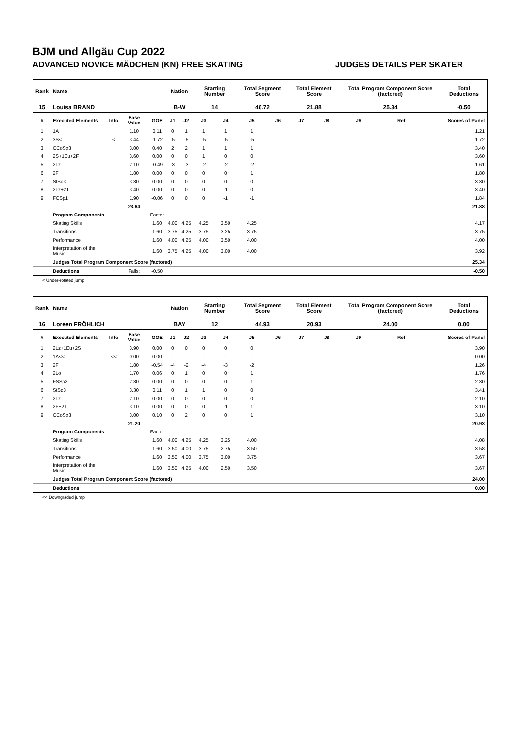BJM und Allgäu Cup 2022
ADVANCED NOVICE MÄDCHEN (KN) FREE SKATING JUDGES DETAILS PER SKATER
| Rank | Name | | | | Nation | | Starting Number | | Total Segment Score | | Total Element Score | | Total Program Component Score (factored) | | | Total Deductions |
| --- | --- | --- | --- | --- | --- | --- | --- | --- | --- | --- | --- | --- | --- | --- | --- | --- |
| 15 | Louisa BRAND | | | | B-W | | 14 | | 46.72 | | 21.88 | | 25.34 | | | -0.50 |
| # | Executed Elements | Info | Base Value | GOE | J1 | J2 | J3 | J4 | J5 | J6 | J7 | J8 | J9 | Ref | | Scores of Panel |
| 1 | 1A | | 1.10 | 0.11 | 0 | 1 | 1 | 1 | 1 | | | | | | | 1.21 |
| 2 | 3S< | < | 3.44 | -1.72 | -5 | -5 | -5 | -5 | -5 | | | | | | | 1.72 |
| 3 | CCoSp3 | | 3.00 | 0.40 | 2 | 2 | 1 | 1 | 1 | | | | | | | 3.40 |
| 4 | 2S+1Eu+2F | | 3.60 | 0.00 | 0 | 0 | 1 | 0 | 0 | | | | | | | 3.60 |
| 5 | 2Lz | | 2.10 | -0.49 | -3 | -3 | -2 | -2 | -2 | | | | | | | 1.61 |
| 6 | 2F | | 1.80 | 0.00 | 0 | 0 | 0 | 0 | 1 | | | | | | | 1.80 |
| 7 | StSq3 | | 3.30 | 0.00 | 0 | 0 | 0 | 0 | 0 | | | | | | | 3.30 |
| 8 | 2Lz+2T | | 3.40 | 0.00 | 0 | 0 | 0 | -1 | 0 | | | | | | | 3.40 |
| 9 | FCSp1 | | 1.90 | -0.06 | 0 | 0 | 0 | -1 | -1 | | | | | | | 1.84 |
| | | | 23.64 | | | | | | | | | | | | | 21.88 |
| | Program Components | | | Factor | | | | | | | | | | | | |
| | Skating Skills | | | 1.60 | 4.00 | 4.25 | 4.25 | 3.50 | 4.25 | | | | | | | 4.17 |
| | Transitions | | | 1.60 | 3.75 | 4.25 | 3.75 | 3.25 | 3.75 | | | | | | | 3.75 |
| | Performance | | | 1.60 | 4.00 | 4.25 | 4.00 | 3.50 | 4.00 | | | | | | | 4.00 |
| | Interpretation of the Music | | | 1.60 | 3.75 | 4.25 | 4.00 | 3.00 | 4.00 | | | | | | | 3.92 |
| | Judges Total Program Component Score (factored) | | | | | | | | | | | | | | | 25.34 |
| | Deductions | | Falls: | -0.50 | | | | | | | | | | | | -0.50 |
< Under-rotated jump
| Rank | Name | | | | Nation | | Starting Number | | Total Segment Score | | Total Element Score | | Total Program Component Score (factored) | | | Total Deductions |
| --- | --- | --- | --- | --- | --- | --- | --- | --- | --- | --- | --- | --- | --- | --- | --- | --- |
| 16 | Loreen FRÖHLICH | | | | BAY | | 12 | | 44.93 | | 20.93 | | 24.00 | | | 0.00 |
| # | Executed Elements | Info | Base Value | GOE | J1 | J2 | J3 | J4 | J5 | J6 | J7 | J8 | J9 | Ref | | Scores of Panel |
| 1 | 2Lz+1Eu+2S | | 3.90 | 0.00 | 0 | 0 | 0 | 0 | 0 | | | | | | | 3.90 |
| 2 | 1A<< | << | 0.00 | 0.00 | - | - | - | - | - | | | | | | | 0.00 |
| 3 | 2F | | 1.80 | -0.54 | -4 | -2 | -4 | -3 | -2 | | | | | | | 1.26 |
| 4 | 2Lo | | 1.70 | 0.06 | 0 | 1 | 0 | 0 | 1 | | | | | | | 1.76 |
| 5 | FSSp2 | | 2.30 | 0.00 | 0 | 0 | 0 | 0 | 1 | | | | | | | 2.30 |
| 6 | StSq3 | | 3.30 | 0.11 | 0 | 1 | 1 | 0 | 0 | | | | | | | 3.41 |
| 7 | 2Lz | | 2.10 | 0.00 | 0 | 0 | 0 | 0 | 0 | | | | | | | 2.10 |
| 8 | 2F+2T | | 3.10 | 0.00 | 0 | 0 | 0 | -1 | 1 | | | | | | | 3.10 |
| 9 | CCoSp3 | | 3.00 | 0.10 | 0 | 2 | 0 | 0 | 1 | | | | | | | 3.10 |
| | | | 21.20 | | | | | | | | | | | | | 20.93 |
| | Program Components | | | Factor | | | | | | | | | | | | |
| | Skating Skills | | | 1.60 | 4.00 | 4.25 | 4.25 | 3.25 | 4.00 | | | | | | | 4.08 |
| | Transitions | | | 1.60 | 3.50 | 4.00 | 3.75 | 2.75 | 3.50 | | | | | | | 3.58 |
| | Performance | | | 1.60 | 3.50 | 4.00 | 3.75 | 3.00 | 3.75 | | | | | | | 3.67 |
| | Interpretation of the Music | | | 1.60 | 3.50 | 4.25 | 4.00 | 2.50 | 3.50 | | | | | | | 3.67 |
| | Judges Total Program Component Score (factored) | | | | | | | | | | | | | | | 24.00 |
| | Deductions | | | | | | | | | | | | | | | 0.00 |
<< Downgraded jump